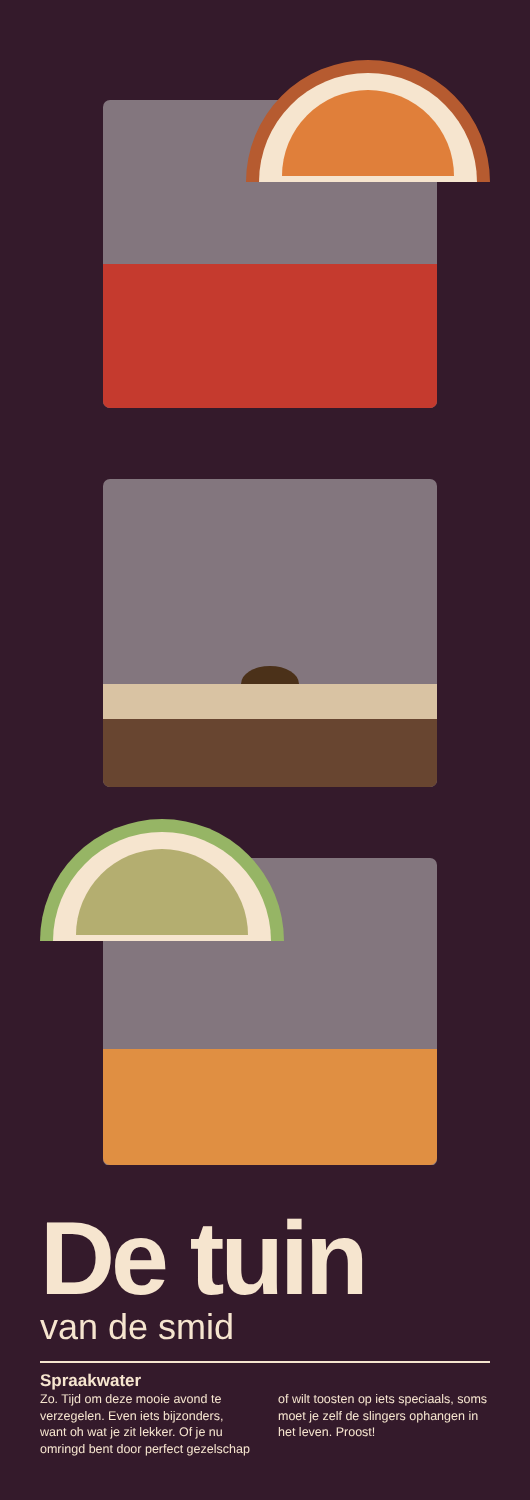De tuin
van de smid
Spraakwater
Zo. Tijd om deze mooie avond te verzegelen. Even iets bijzonders, want oh wat je zit lekker. Of je nu omringd bent door perfect gezelschap of wilt toosten op iets speciaals, soms moet je zelf de slingers ophangen in het leven. Proost!